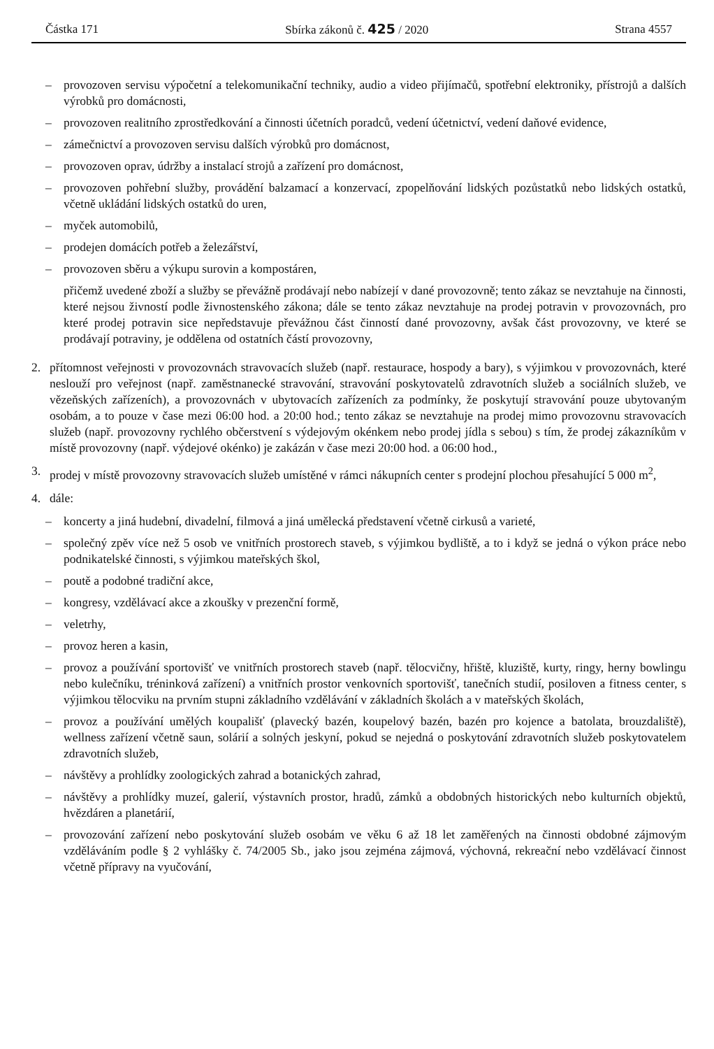Částka 171 Sbírka zákonů č. 425 / 2020 Strana 4557
– provozoven servisu výpočetní a telekomunikační techniky, audio a video přijímačů, spotřební elektroniky, přístrojů a dalších výrobků pro domácnosti,
– provozoven realitního zprostředkování a činnosti účetních poradců, vedení účetnictví, vedení daňové evidence,
– zámečnictví a provozoven servisu dalších výrobků pro domácnost,
– provozoven oprav, údržby a instalací strojů a zařízení pro domácnost,
– provozoven pohřební služby, provádění balzamací a konzervací, zpopelňování lidských pozůstatků nebo lidských ostatků, včetně ukládání lidských ostatků do uren,
– myček automobilů,
– prodejen domácích potřeb a železářství,
– provozoven sběru a výkupu surovin a kompostáren,
přičemž uvedené zboží a služby se převážně prodávají nebo nabízejí v dané provozovně; tento zákaz se nevztahuje na činnosti, které nejsou živností podle živnostenského zákona; dále se tento zákaz nevztahuje na prodej potravin v provozovnách, pro které prodej potravin sice nepředstavuje převážnou část činností dané provozovny, avšak část provozovny, ve které se prodávají potraviny, je oddělena od ostatních částí provozovny,
2. přítomnost veřejnosti v provozovnách stravovacích služeb (např. restaurace, hospody a bary), s výjimkou v provozovnách, které neslouží pro veřejnost (např. zaměstnanecké stravování, stravování poskytovatelů zdravotních služeb a sociálních služeb, ve vězeňských zařízeních), a provozovnách v ubytovacích zařízeních za podmínky, že poskytují stravování pouze ubytovaným osobám, a to pouze v čase mezi 06:00 hod. a 20:00 hod.; tento zákaz se nevztahuje na prodej mimo provozovnu stravovacích služeb (např. provozovny rychlého občerstvení s výdejovým okénkem nebo prodej jídla s sebou) s tím, že prodej zákazníkům v místě provozovny (např. výdejové okénko) je zakázán v čase mezi 20:00 hod. a 06:00 hod.,
3. prodej v místě provozovny stravovacích služeb umístěné v rámci nákupních center s prodejní plochou přesahující 5 000 m<sup>2</sup>,
4. dále:
– koncerty a jiná hudební, divadelní, filmová a jiná umělecká představení včetně cirkusů a varieté,
– společný zpěv více než 5 osob ve vnitřních prostorech staveb, s výjimkou bydliště, a to i když se jedná o výkon práce nebo podnikatelské činnosti, s výjimkou mateřských škol,
– poutě a podobné tradiční akce,
– kongresy, vzdělávací akce a zkoušky v prezenční formě,
– veletrhy,
– provoz heren a kasin,
– provoz a používání sportovišť ve vnitřních prostorech staveb (např. tělocvičny, hřiště, kluziště, kurty, ringy, herny bowlingu nebo kulečníku, tréninková zařízení) a vnitřních prostor venkovních sportovišť, tanečních studií, posiloven a fitness center, s výjimkou tělocviku na prvním stupni základního vzdělávání v základních školách a v mateřských školách,
– provoz a používání umělých koupališť (plavecký bazén, koupelový bazén, bazén pro kojence a batolata, brouzdaliště), wellness zařízení včetně saun, solárií a solných jeskyní, pokud se nejedná o poskytování zdravotních služeb poskytovatelem zdravotních služeb,
– návštěvy a prohlídky zoologických zahrad a botanických zahrad,
– návštěvy a prohlídky muzeí, galerií, výstavních prostor, hradů, zámků a obdobných historických nebo kulturních objektů, hvězdáren a planetárií,
– provozování zařízení nebo poskytování služeb osobám ve věku 6 až 18 let zaměřených na činnosti obdobné zájmovým vzděláváním podle § 2 vyhlášky č. 74/2005 Sb., jako jsou zejména zájmová, výchovná, rekreační nebo vzdělávací činnost včetně přípravy na vyučování,